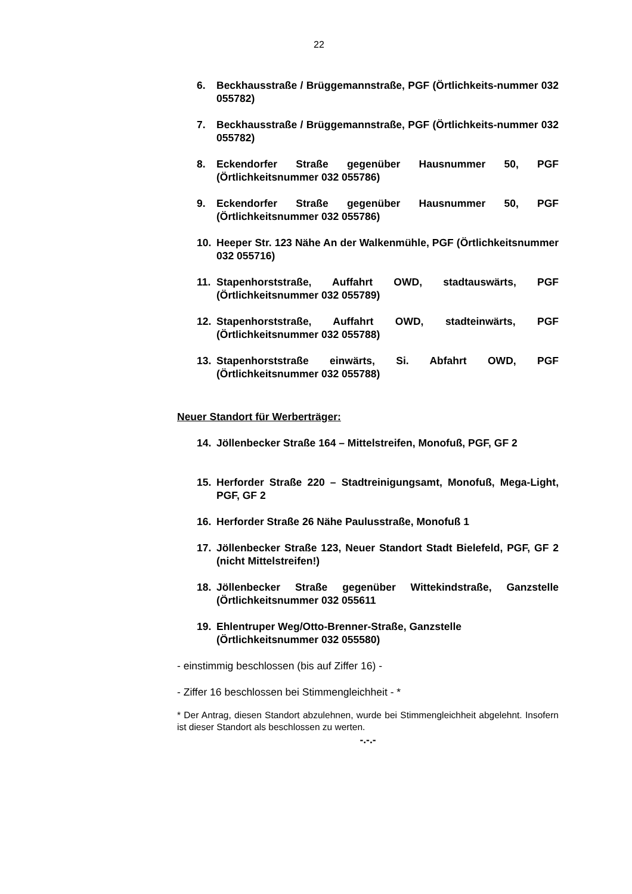22
6. Beckhausstraße / Brüggemannstraße, PGF (Örtlichkeits-nummer 032 055782)
7. Beckhausstraße / Brüggemannstraße, PGF (Örtlichkeits-nummer 032 055782)
8. Eckendorfer Straße gegenüber Hausnummer 50, PGF (Örtlichkeitsnummer 032 055786)
9. Eckendorfer Straße gegenüber Hausnummer 50, PGF (Örtlichkeitsnummer 032 055786)
10. Heeper Str. 123 Nähe An der Walkenmühle, PGF (Örtlichkeitsnummer 032 055716)
11. Stapenhorststraße, Auffahrt OWD, stadtauswärts, PGF (Örtlichkeitsnummer 032 055789)
12. Stapenhorststraße, Auffahrt OWD, stadteinwärts, PGF (Örtlichkeitsnummer 032 055788)
13. Stapenhorststraße einwärts, Si. Abfahrt OWD, PGF (Örtlichkeitsnummer 032 055788)
Neuer Standort für Werberträger:
14. Jöllenbecker Straße 164 – Mittelstreifen, Monofuß, PGF, GF 2
15. Herforder Straße 220 – Stadtreinigungsamt, Monofuß, Mega-Light, PGF, GF 2
16. Herforder Straße 26 Nähe Paulusstraße, Monofuß 1
17. Jöllenbecker Straße 123, Neuer Standort Stadt Bielefeld, PGF, GF 2 (nicht Mittelstreifen!)
18. Jöllenbecker Straße gegenüber Wittekindstraße, Ganzstelle (Örtlichkeitsnummer 032 055611
19. Ehlentruper Weg/Otto-Brenner-Straße, Ganzstelle
(Örtlichkeitsnummer 032 055580)
- einstimmig beschlossen (bis auf Ziffer 16) -
- Ziffer 16 beschlossen bei Stimmengleichheit - *
* Der Antrag, diesen Standort abzulehnen, wurde bei Stimmengleichheit abgelehnt. Insofern ist dieser Standort als beschlossen zu werten.
-.-.-